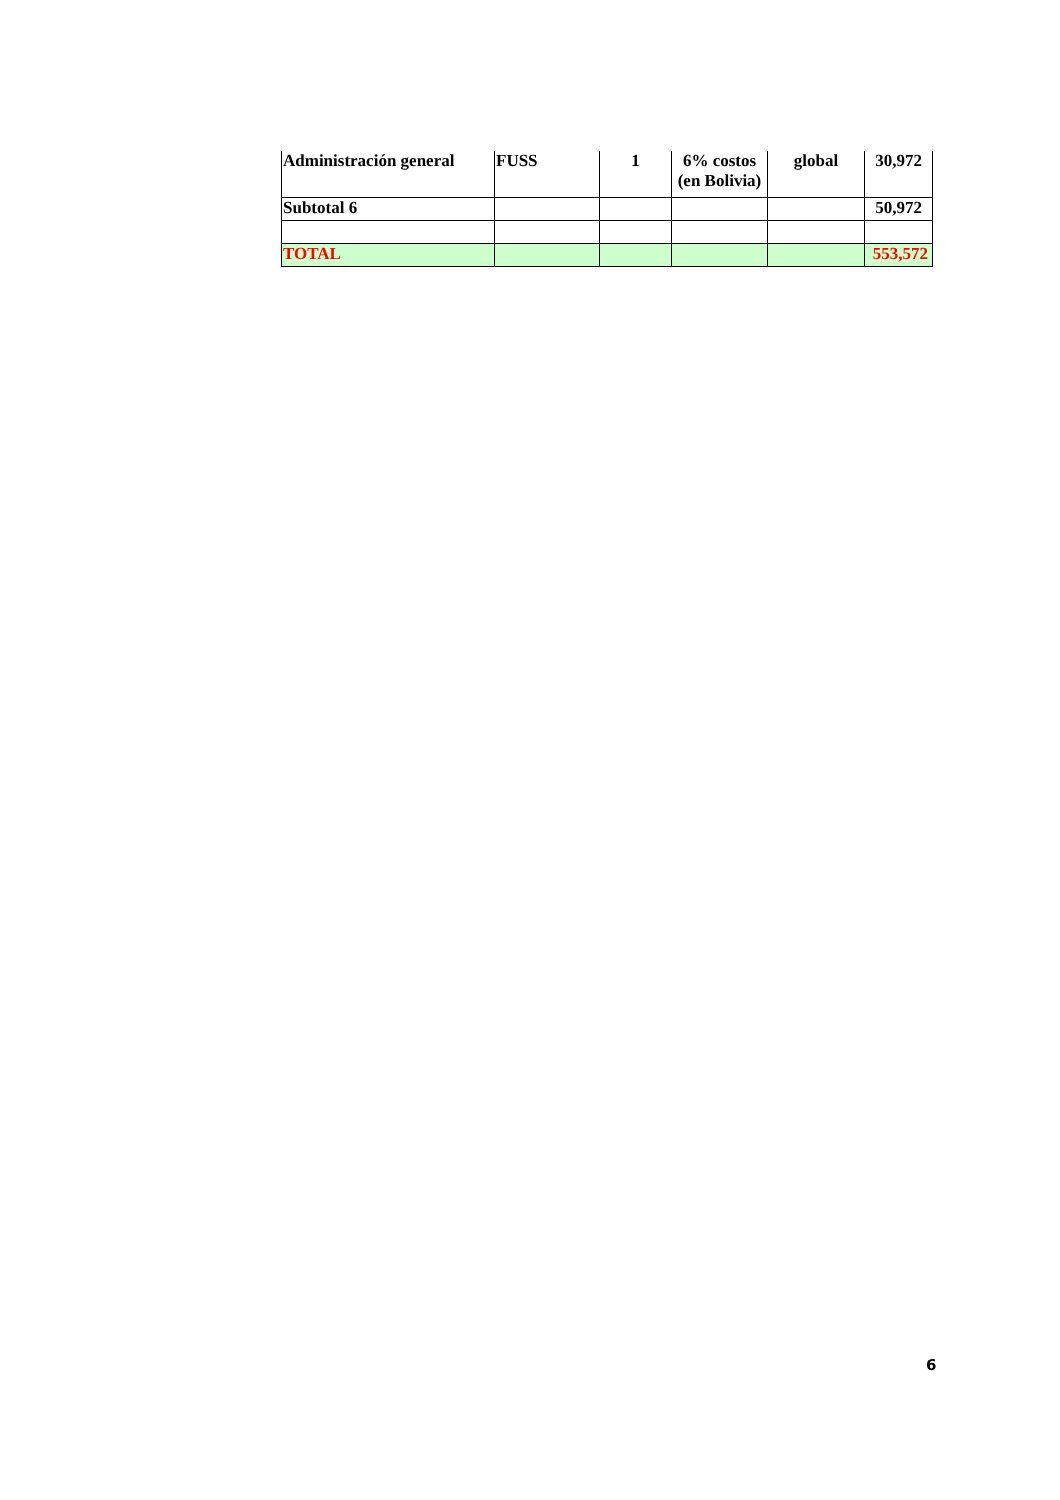| Administración general | FUSS | 1 | 6% costos (en Bolivia) | global | 30,972 |
| Subtotal 6 | | | | | 50,972 |
| TOTAL | | | | | 553,572 |
6